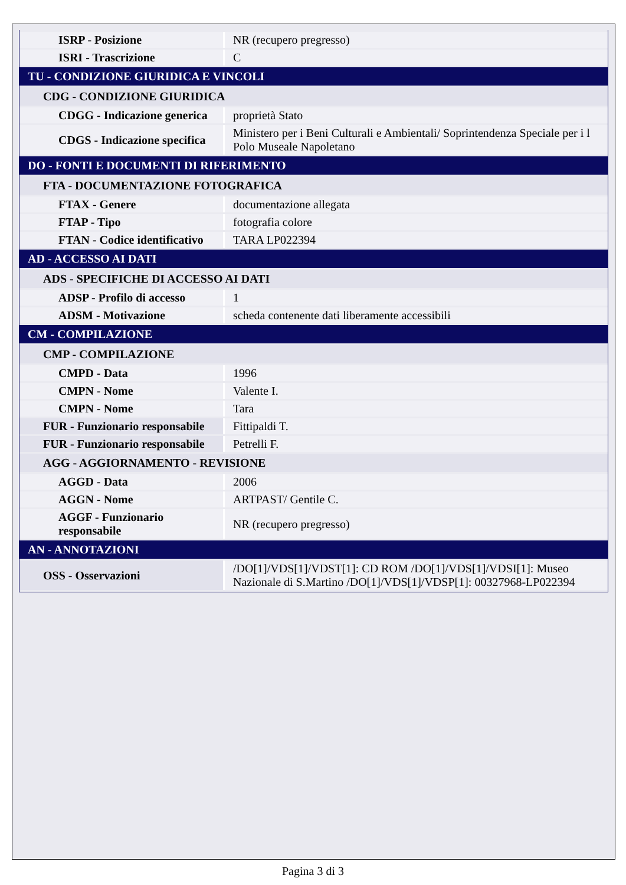| ISRP - Posizione | NR (recupero pregresso) |
| ISRI - Trascrizione | C |
| TU - CONDIZIONE GIURIDICA E VINCOLI | |
| CDG - CONDIZIONE GIURIDICA | |
| CDGG - Indicazione generica | proprietà Stato |
| CDGS - Indicazione specifica | Ministero per i Beni Culturali e Ambientali/ Soprintendenza Speciale per i l Polo Museale Napoletano |
| DO - FONTI E DOCUMENTI DI RIFERIMENTO | |
| FTA - DOCUMENTAZIONE FOTOGRAFICA | |
| FTAX - Genere | documentazione allegata |
| FTAP - Tipo | fotografia colore |
| FTAN - Codice identificativo | TARA LP022394 |
| AD - ACCESSO AI DATI | |
| ADS - SPECIFICHE DI ACCESSO AI DATI | |
| ADSP - Profilo di accesso | 1 |
| ADSM - Motivazione | scheda contenente dati liberamente accessibili |
| CM - COMPILAZIONE | |
| CMP - COMPILAZIONE | |
| CMPD - Data | 1996 |
| CMPN - Nome | Valente I. |
| CMPN - Nome | Tara |
| FUR - Funzionario responsabile | Fittipaldi T. |
| FUR - Funzionario responsabile | Petrelli F. |
| AGG - AGGIORNAMENTO - REVISIONE | |
| AGGD - Data | 2006 |
| AGGN - Nome | ARTPAST/ Gentile C. |
| AGGF - Funzionario responsabile | NR (recupero pregresso) |
| AN - ANNOTAZIONI | |
| OSS - Osservazioni | /DO[1]/VDS[1]/VDST[1]: CD ROM /DO[1]/VDS[1]/VDSI[1]: Museo Nazionale di S.Martino /DO[1]/VDS[1]/VDSP[1]: 00327968-LP022394 |
Pagina 3 di 3